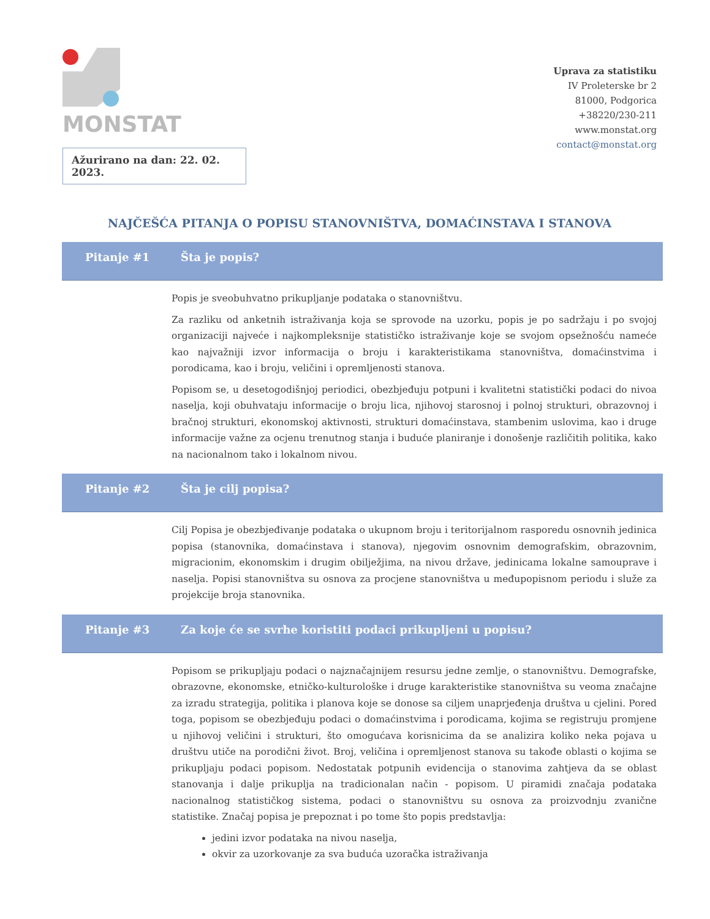MONSTAT
Ažurirano na dan: 22. 02. 2023.
Uprava za statistiku
IV Proleterske br 2
81000, Podgorica
+38220/230-211
www.monstat.org
contact@monstat.org
NAJČEŠĆA PITANJA O POPISU STANOVNIŠTVA, DOMAĆINSTAVA I STANOVA
Pitanje #1 Šta je popis?
Popis je sveobuhvatno prikupljanje podataka o stanovništvu.
Za razliku od anketnih istraživanja koja se sprovode na uzorku, popis je po sadržaju i po svojoj organizaciji najveće i najkompleksnije statističko istraživanje koje se svojom opsežnošću nameće kao najvažniji izvor informacija o broju i karakteristikama stanovništva, domaćinstvima i porodicama, kao i broju, veličini i opremljenosti stanova.
Popisom se, u desetogodišnjoj periodici, obezbjeđuju potpuni i kvalitetni statistički podaci do nivoa naselja, koji obuhvataju informacije o broju lica, njihovoj starosnoj i polnoj strukturi, obrazovnoj i bračnoj strukturi, ekonomskoj aktivnosti, strukturi domaćinstava, stambenim uslovima, kao i druge informacije važne za ocjenu trenutnog stanja i buduće planiranje i donošenje različitih politika, kako na nacionalnom tako i lokalnom nivou.
Pitanje #2 Šta je cilj popisa?
Cilj Popisa je obezbjeđivanje podataka o ukupnom broju i teritorijalnom rasporedu osnovnih jedinica popisa (stanovnika, domaćinstava i stanova), njegovim osnovnim demografskim, obrazovnim, migracionim, ekonomskim i drugim obilježjima, na nivou države, jedinicama lokalne samouprave i naselja. Popisi stanovništva su osnova za procjene stanovništva u međupopisnom periodu i služe za projekcije broja stanovnika.
Pitanje #3 Za koje će se svrhe koristiti podaci prikupljeni u popisu?
Popisom se prikupljaju podaci o najznačajnijem resursu jedne zemlje, o stanovništvu. Demografske, obrazovne, ekonomske, etničko-kulturološke i druge karakteristike stanovništva su veoma značajne za izradu strategija, politika i planova koje se donose sa ciljem unaprjeđenja društva u cjelini. Pored toga, popisom se obezbjeđuju podaci o domaćinstvima i porodicama, kojima se registruju promjene u njihovoj veličini i strukturi, što omogućava korisnicima da se analizira koliko neka pojava u društvu utiče na porodični život. Broj, veličina i opremljenost stanova su takođe oblasti o kojima se prikupljaju podaci popisom. Nedostatak potpunih evidencija o stanovima zahtjeva da se oblast stanovanja i dalje prikuplja na tradicionalan način - popisom. U piramidi značaja podataka nacionalnog statističkog sistema, podaci o stanovništvu su osnova za proizvodnju zvanične statistike. Značaj popisa je prepoznat i po tome što popis predstavlja:
jedini izvor podataka na nivou naselja,
okvir za uzorkovanje za sva buduća uzoračka istraživanja